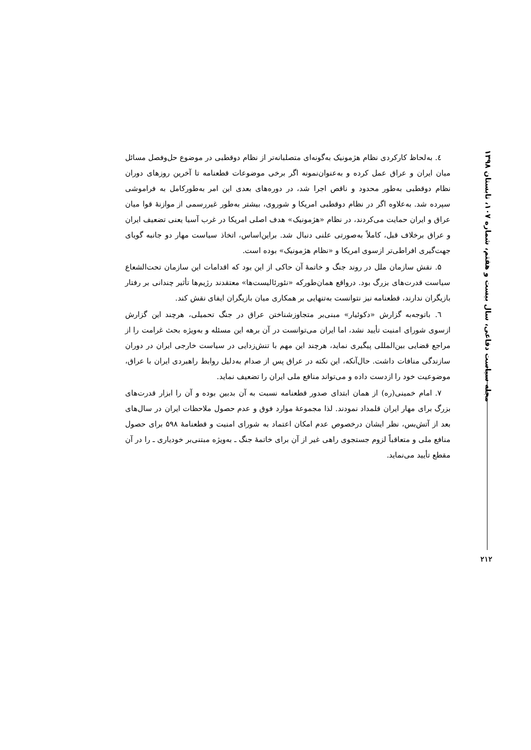٤. به‌لحاظ کارکردی نظام هژمونیک به‌گونه‌ای متصلبانه‌تر از نظام دوقطبی در موضوع حل‌وفصل مسائل میان ایران و عراق عمل کرده و به‌عنوان‌نمونه اگر برخی موضوعات قطعنامه تا آخرین روزهای دوران نظام دوقطبی به‌طور محدود و ناقص اجرا شد، در دوره‌های بعدی این امر به‌طورکامل به فراموشی سپرده شد. به‌علاوه اگر در نظام دوقطبی امریکا و شوروی، بیشتر به‌طور غیررسمی از موازنهٔ قوا میان عراق و ایران حمایت می‌کردند، در نظام «هژمونیک» هدف اصلی امریکا در غرب آسیا یعنی تضعیف ایران و عراق برخلاف قبل، کاملاً به‌صورتی علنی دنبال شد. براین‌اساس، اتخاذ سیاست مهار دو جانبه گویای جهت‌گیری افراطی‌تر ازسوی امریکا و «نظام هژمونیک» بوده است.
۵. نقش سازمان ملل در روند جنگ و خاتمهٔ آن حاکی از این بود که اقدامات این سازمان تحت‌الشعاع سیاست قدرت‌های بزرگ بود. درواقع همان‌طورکه «نئورئالیست‌ها» معتقدند رژیم‌ها تأثیر چندانی بر رفتار بازیگران ندارند، قطعنامه نیز نتوانست به‌تنهایی بر همکاری میان بازیگران ایفای نقش کند.
٦. باتوجه‌به گزارش «دکوئیار» مبنی‌بر متجاوزشناختن عراق در جنگ تحمیلی، هرچند این گزارش ازسوی شورای امنیت تأیید نشد، اما ایران می‌توانست در آن برهه این مسئله و به‌ویژه بحث غرامت را از مراجع قضایی بین‌المللی پیگیری نماید، هرچند این مهم با تنش‌زدایی در سیاست خارجی ایران در دوران سازندگی منافات داشت. حال‌آنکه، این نکته در عراق پس از صدام به‌دلیل روابط راهبردی ایران با عراق، موضوعیت خود را ازدست داده و می‌تواند منافع ملی ایران را تضعیف نماید.
۷. امام خمینی(ره) از همان ابتدای صدور قطعنامه نسبت به آن بدبین بوده و آن را ابزار قدرت‌های بزرگ برای مهار ایران قلمداد نمودند. لذا مجموعهٔ موارد فوق و عدم حصول ملاحظات ایران در سال‌های بعد از آتش‌بس، نظر ایشان درخصوص عدم امکان اعتماد به شورای امنیت و قطعنامهٔ ۵۹۸ برای حصول منافع ملی و متعاقباً لزوم جستجوی راهی غیر از آن برای خاتمهٔ جنگ ـ به‌ویژه مبتنی‌بر خودیاری ـ را در آن مقطع تأیید می‌نماید.
مجله سیاست دفاعی، سال بیست و هفتم، شماره ۱۰۷، تابستان ۱۳۹۸
۲۱۲